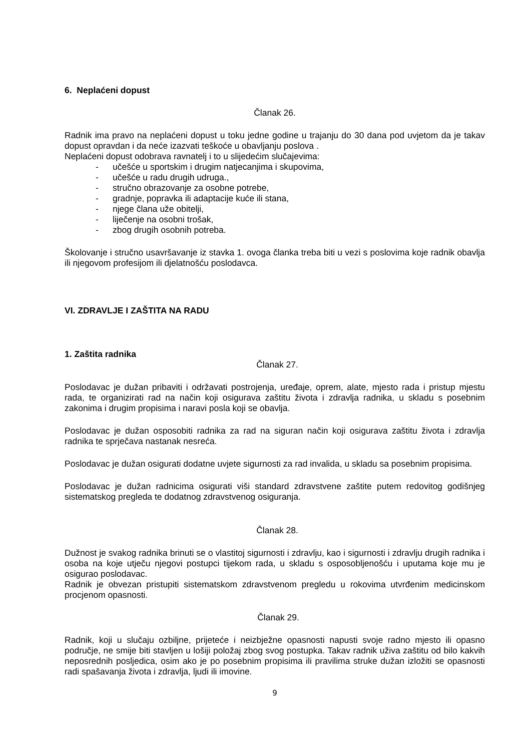6. Neplaćeni dopust
Članak 26.
Radnik ima pravo na neplaćeni dopust u toku jedne godine u trajanju do 30 dana pod uvjetom da je takav dopust opravdan i da neće izazvati teškoće u obavljanju poslova .
Neplaćeni dopust odobrava ravnatelj i to u slijedećim slučajevima:
- učešće u sportskim i drugim natjecanjima i skupovima,
- učešće u radu drugih udruga.,
- stručno obrazovanje za osobne potrebe,
- gradnje, popravka ili adaptacije kuće ili stana,
- njege člana uže obitelji,
- liječenje na osobni trošak,
- zbog drugih osobnih potreba.
Školovanje i stručno usavršavanje iz stavka 1. ovoga članka treba biti u vezi s poslovima koje radnik obavlja ili njegovom profesijom ili djelatnošću poslodavca.
VI. ZDRAVLJE I ZAŠTITA NA RADU
1. Zaštita radnika
Članak 27.
Poslodavac je dužan pribaviti i održavati postrojenja, uređaje, oprem, alate, mjesto rada i pristup mjestu rada, te organizirati rad na način koji osigurava zaštitu života i zdravlja radnika, u skladu s posebnim zakonima i drugim propisima i naravi posla koji se obavlja.
Poslodavac je dužan osposobiti radnika za rad na siguran način koji osigurava zaštitu života i zdravlja radnika te sprječava nastanak nesreća.
Poslodavac je dužan osigurati dodatne uvjete sigurnosti za rad invalida, u skladu sa posebnim propisima.
Poslodavac je dužan radnicima osigurati viši standard zdravstvene zaštite putem redovitog godišnjeg sistematskog pregleda te dodatnog zdravstvenog osiguranja.
Članak 28.
Dužnost je svakog radnika brinuti se o vlastitoj sigurnosti i zdravlju, kao i sigurnosti i zdravlju drugih radnika i osoba na koje utječu njegovi postupci tijekom rada, u skladu s osposobljenošću i uputama koje mu je osigurao poslodavac.
Radnik je obvezan pristupiti sistematskom zdravstvenom pregledu u rokovima utvrđenim medicinskom procjenom opasnosti.
Članak 29.
Radnik, koji u slučaju ozbiljne, prijeteće i neizbježne opasnosti napusti svoje radno mjesto ili opasno područje, ne smije biti stavljen u lošiji položaj zbog svog postupka. Takav radnik uživa zaštitu od bilo kakvih neposrednih posljedica, osim ako je po posebnim propisima ili pravilima struke dužan izložiti se opasnosti radi spašavanja života i zdravlja, ljudi ili imovine.
9